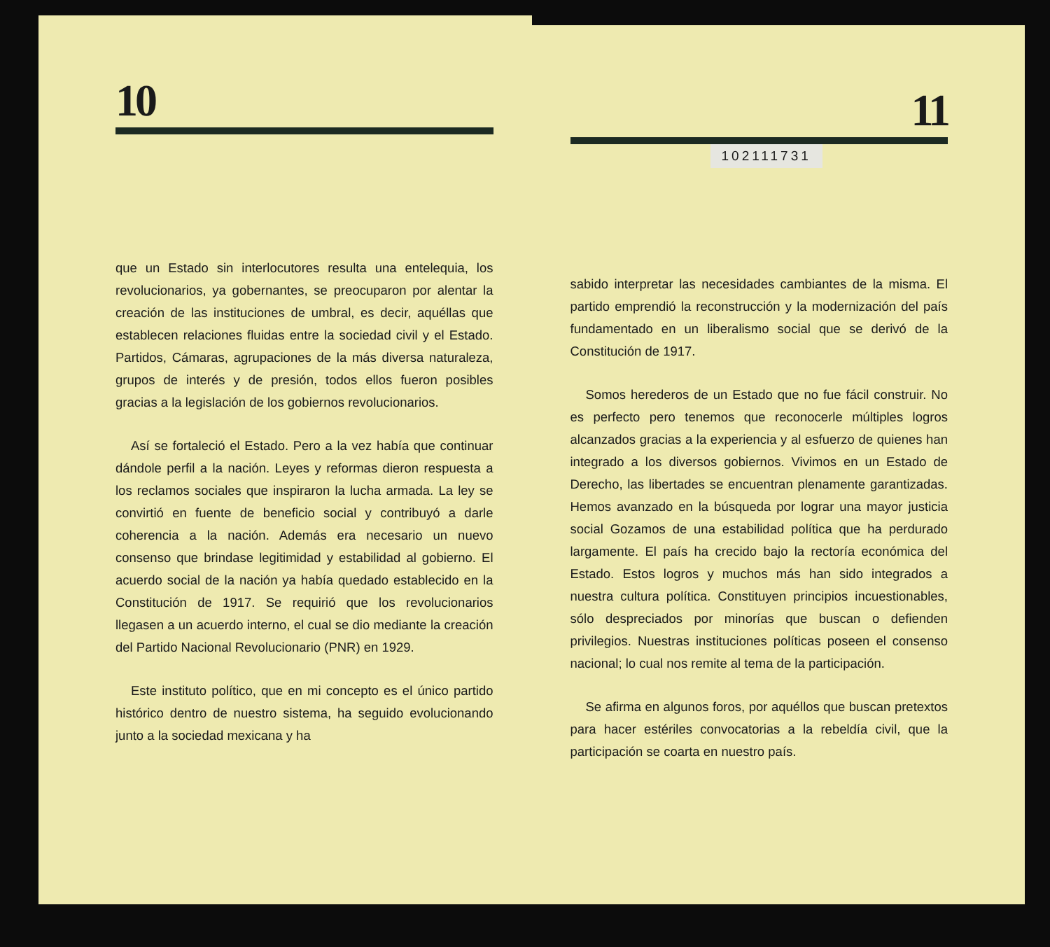10
que un Estado sin interlocutores resulta una entelequia, los revolucionarios, ya gobernantes, se preocuparon por alentar la creación de las instituciones de umbral, es decir, aquéllas que establecen relaciones fluidas entre la sociedad civil y el Estado. Partidos, Cámaras, agrupaciones de la más diversa naturaleza, grupos de interés y de presión, todos ellos fueron posibles gracias a la legislación de los gobiernos revolucionarios.
Así se fortaleció el Estado. Pero a la vez había que continuar dándole perfil a la nación. Leyes y reformas dieron respuesta a los reclamos sociales que inspiraron la lucha armada. La ley se convirtió en fuente de beneficio social y contribuyó a darle coherencia a la nación. Además era necesario un nuevo consenso que brindase legitimidad y estabilidad al gobierno. El acuerdo social de la nación ya había quedado establecido en la Constitución de 1917. Se requirió que los revolucionarios llegasen a un acuerdo interno, el cual se dio mediante la creación del Partido Nacional Revolucionario (PNR) en 1929.
Este instituto político, que en mi concepto es el único partido histórico dentro de nuestro sistema, ha seguido evolucionando junto a la sociedad mexicana y ha
11
102111731
sabido interpretar las necesidades cambiantes de la misma. El partido emprendió la reconstrucción y la modernización del país fundamentado en un liberalismo social que se derivó de la Constitución de 1917.
Somos herederos de un Estado que no fue fácil construir. No es perfecto pero tenemos que reconocerle múltiples logros alcanzados gracias a la experiencia y al esfuerzo de quienes han integrado a los diversos gobiernos. Vivimos en un Estado de Derecho, las libertades se encuentran plenamente garantizadas. Hemos avanzado en la búsqueda por lograr una mayor justicia social Gozamos de una estabilidad política que ha perdurado largamente. El país ha crecido bajo la rectoría económica del Estado. Estos logros y muchos más han sido integrados a nuestra cultura política. Constituyen principios incuestionables, sólo despreciados por minorías que buscan o defienden privilegios. Nuestras instituciones políticas poseen el consenso nacional; lo cual nos remite al tema de la participación.
Se afirma en algunos foros, por aquéllos que buscan pretextos para hacer estériles convocatorias a la rebeldía civil, que la participación se coarta en nuestro país.